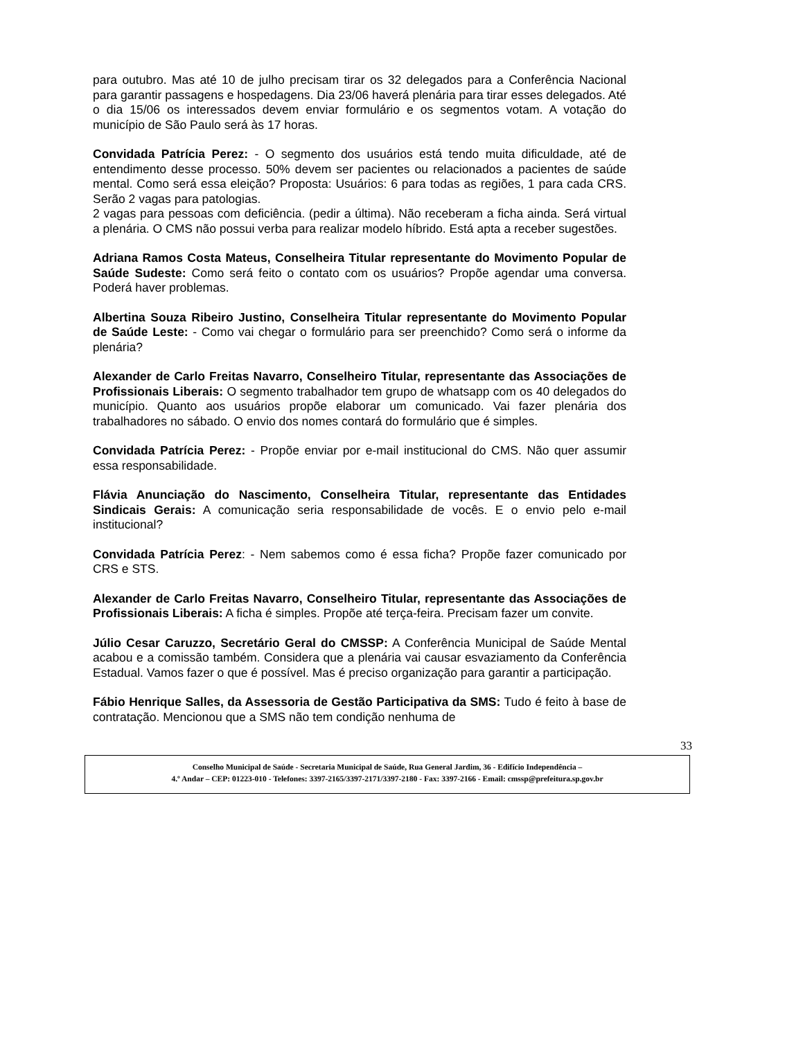para outubro. Mas até 10 de julho precisam tirar os 32 delegados para a Conferência Nacional para garantir passagens e hospedagens. Dia 23/06 haverá plenária para tirar esses delegados. Até o dia 15/06 os interessados devem enviar formulário e os segmentos votam. A votação do município de São Paulo será às 17 horas.
Convidada Patrícia Perez: - O segmento dos usuários está tendo muita dificuldade, até de entendimento desse processo. 50% devem ser pacientes ou relacionados a pacientes de saúde mental. Como será essa eleição? Proposta: Usuários: 6 para todas as regiões, 1 para cada CRS. Serão 2 vagas para patologias.
2 vagas para pessoas com deficiência. (pedir a última). Não receberam a ficha ainda. Será virtual a plenária. O CMS não possui verba para realizar modelo híbrido. Está apta a receber sugestões.
Adriana Ramos Costa Mateus, Conselheira Titular representante do Movimento Popular de Saúde Sudeste: Como será feito o contato com os usuários? Propõe agendar uma conversa. Poderá haver problemas.
Albertina Souza Ribeiro Justino, Conselheira Titular representante do Movimento Popular de Saúde Leste: - Como vai chegar o formulário para ser preenchido? Como será o informe da plenária?
Alexander de Carlo Freitas Navarro, Conselheiro Titular, representante das Associações de Profissionais Liberais: O segmento trabalhador tem grupo de whatsapp com os 40 delegados do município. Quanto aos usuários propõe elaborar um comunicado. Vai fazer plenária dos trabalhadores no sábado. O envio dos nomes contará do formulário que é simples.
Convidada Patrícia Perez: - Propõe enviar por e-mail institucional do CMS. Não quer assumir essa responsabilidade.
Flávia Anunciação do Nascimento, Conselheira Titular, representante das Entidades Sindicais Gerais: A comunicação seria responsabilidade de vocês. E o envio pelo e-mail institucional?
Convidada Patrícia Perez: - Nem sabemos como é essa ficha? Propõe fazer comunicado por CRS e STS.
Alexander de Carlo Freitas Navarro, Conselheiro Titular, representante das Associações de Profissionais Liberais: A ficha é simples. Propõe até terça-feira. Precisam fazer um convite.
Júlio Cesar Caruzzo, Secretário Geral do CMSSP: A Conferência Municipal de Saúde Mental acabou e a comissão também. Considera que a plenária vai causar esvaziamento da Conferência Estadual. Vamos fazer o que é possível. Mas é preciso organização para garantir a participação.
Fábio Henrique Salles, da Assessoria de Gestão Participativa da SMS: Tudo é feito à base de contratação. Mencionou que a SMS não tem condição nenhuma de
33
Conselho Municipal de Saúde - Secretaria Municipal de Saúde, Rua General Jardim, 36 - Edifício Independência –
4.º Andar – CEP: 01223-010 - Telefones: 3397-2165/3397-2171/3397-2180 - Fax: 3397-2166 - Email: cmssp@prefeitura.sp.gov.br